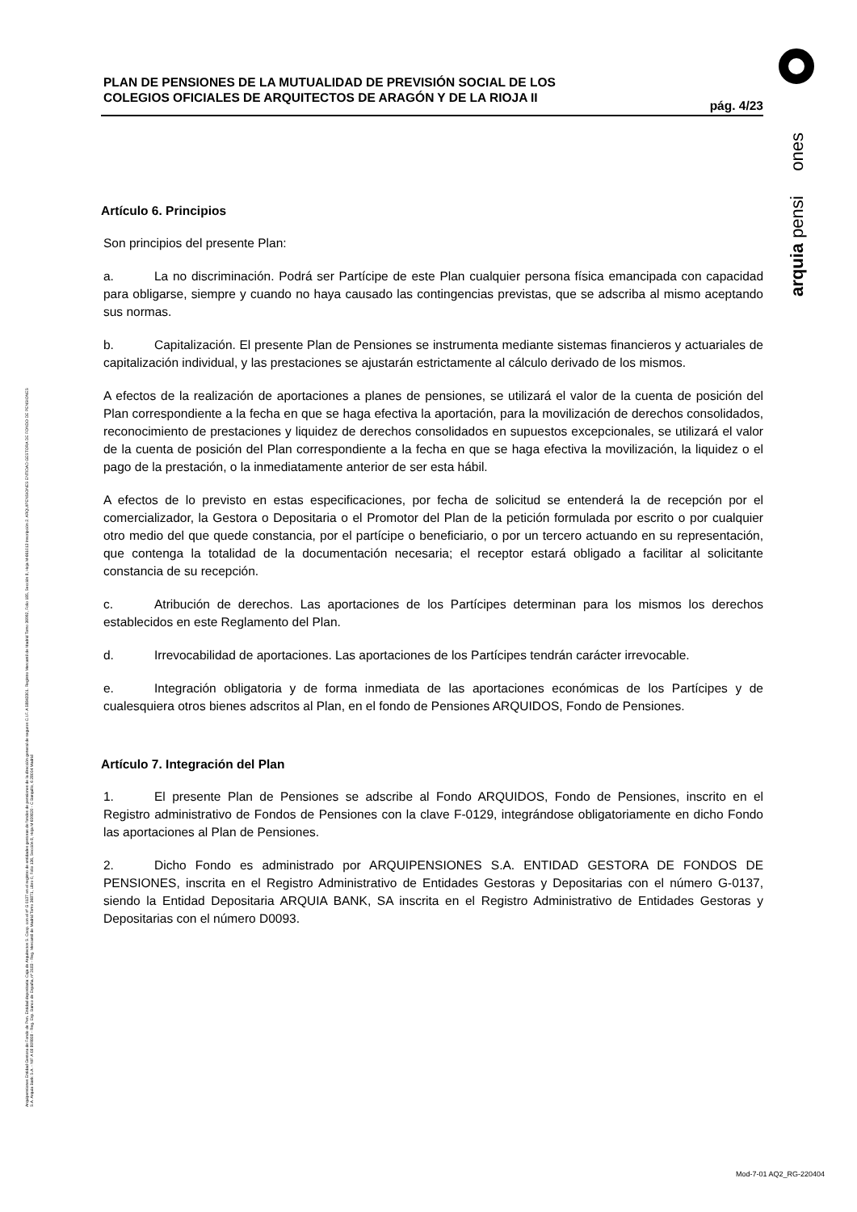PLAN DE PENSIONES DE LA MUTUALIDAD DE PREVISIÓN SOCIAL DE LOS
COLEGIOS OFICIALES DE ARQUITECTOS DE ARAGÓN Y DE LA RIOJA II
pág. 4/23
Artículo 6. Principios
Son principios del presente Plan:
a. La no discriminación. Podrá ser Partícipe de este Plan cualquier persona física emancipada con capacidad para obligarse, siempre y cuando no haya causado las contingencias previstas, que se adscriba al mismo aceptando sus normas.
b. Capitalización. El presente Plan de Pensiones se instrumenta mediante sistemas financieros y actuariales de capitalización individual, y las prestaciones se ajustarán estrictamente al cálculo derivado de los mismos.
A efectos de la realización de aportaciones a planes de pensiones, se utilizará el valor de la cuenta de posición del Plan correspondiente a la fecha en que se haga efectiva la aportación, para la movilización de derechos consolidados, reconocimiento de prestaciones y liquidez de derechos consolidados en supuestos excepcionales, se utilizará el valor de la cuenta de posición del Plan correspondiente a la fecha en que se haga efectiva la movilización, la liquidez o el pago de la prestación, o la inmediatamente anterior de ser esta hábil.
A efectos de lo previsto en estas especificaciones, por fecha de solicitud se entenderá la de recepción por el comercializador, la Gestora o Depositaria o el Promotor del Plan de la petición formulada por escrito o por cualquier otro medio del que quede constancia, por el partícipe o beneficiario, o por un tercero actuando en su representación, que contenga la totalidad de la documentación necesaria; el receptor estará obligado a facilitar al solicitante constancia de su recepción.
c. Atribución de derechos. Las aportaciones de los Partícipes determinan para los mismos los derechos establecidos en este Reglamento del Plan.
d. Irrevocabilidad de aportaciones. Las aportaciones de los Partícipes tendrán carácter irrevocable.
e. Integración obligatoria y de forma inmediata de las aportaciones económicas de los Partícipes y de cualesquiera otros bienes adscritos al Plan, en el fondo de Pensiones ARQUIDOS, Fondo de Pensiones.
Artículo 7. Integración del Plan
1. El presente Plan de Pensiones se adscribe al Fondo ARQUIDOS, Fondo de Pensiones, inscrito en el Registro administrativo de Fondos de Pensiones con la clave F-0129, integrándose obligatoriamente en dicho Fondo las aportaciones al Plan de Pensiones.
2. Dicho Fondo es administrado por ARQUIPENSIONES S.A. ENTIDAD GESTORA DE FONDOS DE PENSIONES, inscrita en el Registro Administrativo de Entidades Gestoras y Depositarias con el número G-0137, siendo la Entidad Depositaria ARQUIA BANK, SA inscrita en el Registro Administrativo de Entidades Gestoras y Depositarias con el número D0093.
arquia pensi ones
Arquipensiones Entidad Gestora de Fondo de Pen. Entidad depositaria: Caja de Arquitectos S. Coop. con el nº G 0137 en el registro de entidades gestoras de fondos de pensiones de la dirección general de seguros C.I.F. A 58843301. Registro Mercantil de Madrid Tomo 36992, Folio 185, Sección 8, Hoja M-661013 Inscripción 2. ARQUIPENSIONES ENTIDAD GESTORA DE FONDO DE PENSIONES S.A. Arquia Bank S.A. - NIF A 08 809808 - Reg. Esp. Banco de España, nº 3183 - Reg. Mercantil de Madrid Tomo 36871, Libro 0, Folio 136, Sección 8, Hoja M 659820 - C Barquillo, 6 28004 Madrid
Mod-7-01 AQ2_RG-220404